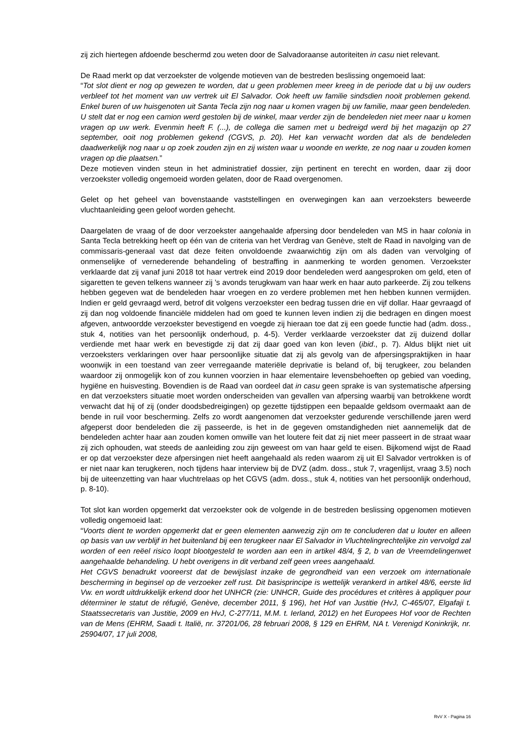zij zich hiertegen afdoende beschermd zou weten door de Salvadoraanse autoriteiten in casu niet relevant.
De Raad merkt op dat verzoekster de volgende motieven van de bestreden beslissing ongemoeid laat:
“Tot slot dient er nog op gewezen te worden, dat u geen problemen meer kreeg in de periode dat u bij uw ouders verbleef tot het moment van uw vertrek uit El Salvador. Ook heeft uw familie sindsdien nooit problemen gekend. Enkel buren of uw huisgenoten uit Santa Tecla zijn nog naar u komen vragen bij uw familie, maar geen bendeleden. U stelt dat er nog een camion werd gestolen bij de winkel, maar verder zijn de bendeleden niet meer naar u komen vragen op uw werk. Evenmin heeft F. (...), de collega die samen met u bedreigd werd bij het magazijn op 27 september, ooit nog problemen gekend (CGVS, p. 20). Het kan verwacht worden dat als de bendeleden daadwerkelijk nog naar u op zoek zouden zijn en zij wisten waar u woonde en werkte, ze nog naar u zouden komen vragen op die plaatsen.”
Deze motieven vinden steun in het administratief dossier, zijn pertinent en terecht en worden, daar zij door verzoekster volledig ongemoeid worden gelaten, door de Raad overgenomen.
Gelet op het geheel van bovenstaande vaststellingen en overwegingen kan aan verzoeksters beweerde vluchtaanleiding geen geloof worden gehecht.
Daargelaten de vraag of de door verzoekster aangehaalde afpersing door bendeleden van MS in haar colonia in Santa Tecla betrekking heeft op één van de criteria van het Verdrag van Genève, stelt de Raad in navolging van de commissaris-generaal vast dat deze feiten onvoldoende zwaarwichtig zijn om als daden van vervolging of onmenselijke of vernederende behandeling of bestraffing in aanmerking te worden genomen. Verzoekster verklaarde dat zij vanaf juni 2018 tot haar vertrek eind 2019 door bendeleden werd aangesproken om geld, eten of sigaretten te geven telkens wanneer zij ’s avonds terugkwam van haar werk en haar auto parkeerde. Zij zou telkens hebben gegeven wat de bendeleden haar vroegen en zo verdere problemen met hen hebben kunnen vermijden. Indien er geld gevraagd werd, betrof dit volgens verzoekster een bedrag tussen drie en vijf dollar. Haar gevraagd of zij dan nog voldoende financiële middelen had om goed te kunnen leven indien zij die bedragen en dingen moest afgeven, antwoordde verzoekster bevestigend en voegde zij hieraan toe dat zij een goede functie had (adm. doss., stuk 4, notities van het persoonlijk onderhoud, p. 4-5). Verder verklaarde verzoekster dat zij duizend dollar verdiende met haar werk en bevestigde zij dat zij daar goed van kon leven (ibid., p. 7). Aldus blijkt niet uit verzoeksters verklaringen over haar persoonlijke situatie dat zij als gevolg van de afpersingspraktijken in haar woonwijk in een toestand van zeer verregaande materiële deprivatie is beland of, bij terugkeer, zou belanden waardoor zij onmogelijk kon of zou kunnen voorzien in haar elementaire levensbehoeften op gebied van voeding, hygiëne en huisvesting. Bovendien is de Raad van oordeel dat in casu geen sprake is van systematische afpersing en dat verzoeksters situatie moet worden onderscheiden van gevallen van afpersing waarbij van betrokkene wordt verwacht dat hij of zij (onder doodsbedreigingen) op gezette tijdstippen een bepaalde geldsom overmaakt aan de bende in ruil voor bescherming. Zelfs zo wordt aangenomen dat verzoekster gedurende verschillende jaren werd afgeperst door bendeleden die zij passeerde, is het in de gegeven omstandigheden niet aannemelijk dat de bendeleden achter haar aan zouden komen omwille van het loutere feit dat zij niet meer passeert in de straat waar zij zich ophouden, wat steeds de aanleiding zou zijn geweest om van haar geld te eisen. Bijkomend wijst de Raad er op dat verzoekster deze afpersingen niet heeft aangehaald als reden waarom zij uit El Salvador vertrokken is of er niet naar kan terugkeren, noch tijdens haar interview bij de DVZ (adm. doss., stuk 7, vragenlijst, vraag 3.5) noch bij de uiteenzetting van haar vluchtrelaas op het CGVS (adm. doss., stuk 4, notities van het persoonlijk onderhoud, p. 8-10).
Tot slot kan worden opgemerkt dat verzoekster ook de volgende in de bestreden beslissing opgenomen motieven volledig ongemoeid laat:
“Voorts dient te worden opgemerkt dat er geen elementen aanwezig zijn om te concluderen dat u louter en alleen op basis van uw verblijf in het buitenland bij een terugkeer naar El Salvador in Vluchtelingrechtelijke zin vervolgd zal worden of een reëel risico loopt blootgesteld te worden aan een in artikel 48/4, § 2, b van de Vreemdelingenwet aangehaalde behandeling. U hebt overigens in dit verband zelf geen vrees aangehaald.
Het CGVS benadrukt vooreerst dat de bewijslast inzake de gegrondheid van een verzoek om internationale bescherming in beginsel op de verzoeker zelf rust. Dit basisprincipe is wettelijk verankerd in artikel 48/6, eerste lid Vw. en wordt uitdrukkelijk erkend door het UNHCR (zie: UNHCR, Guide des procédures et critères à appliquer pour déterminer le statut de réfugié, Genève, december 2011, § 196), het Hof van Justitie (HvJ, C-465/07, Elgafaji t. Staatssecretaris van Justitie, 2009 en HvJ, C-277/11, M.M. t. Ierland, 2012) en het Europees Hof voor de Rechten van de Mens (EHRM, Saadi t. Italië, nr. 37201/06, 28 februari 2008, § 129 en EHRM, NA t. Verenigd Koninkrijk, nr. 25904/07, 17 juli 2008,
RvV X - Pagina 16